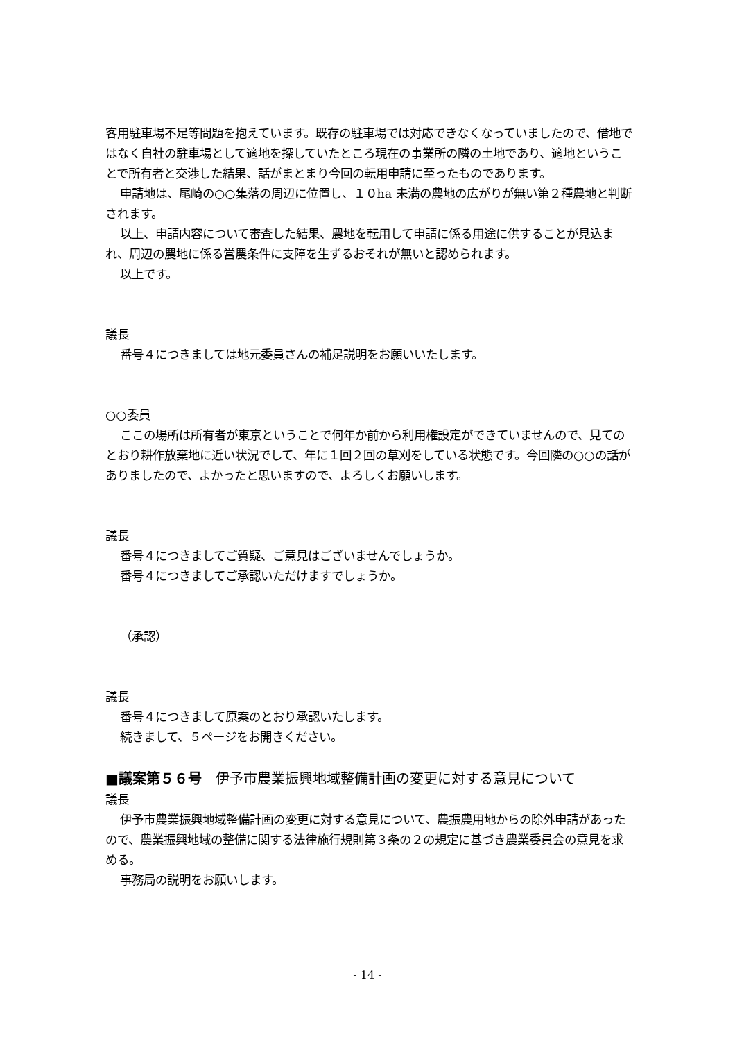客用駐車場不足等問題を抱えています。既存の駐車場では対応できなくなっていましたので、借地ではなく自社の駐車場として適地を探していたところ現在の事業所の隣の土地であり、適地ということで所有者と交渉した結果、話がまとまり今回の転用申請に至ったものであります。
申請地は、尾崎の○○集落の周辺に位置し、１０ha 未満の農地の広がりが無い第２種農地と判断されます。
以上、申請内容について審査した結果、農地を転用して申請に係る用途に供することが見込まれ、周辺の農地に係る営農条件に支障を生ずるおそれが無いと認められます。
以上です。
議長
番号４につきましては地元委員さんの補足説明をお願いいたします。
○○委員
ここの場所は所有者が東京ということで何年か前から利用権設定ができていませんので、見てのとおり耕作放棄地に近い状況でして、年に１回２回の草刈をしている状態です。今回隣の○○の話がありましたので、よかったと思いますので、よろしくお願いします。
議長
番号４につきましてご質疑、ご意見はございませんでしょうか。
番号４につきましてご承認いただけますでしょうか。
（承認）
議長
番号４につきまして原案のとおり承認いたします。
続きまして、５ページをお開きください。
■議案第５６号　伊予市農業振興地域整備計画の変更に対する意見について
議長
伊予市農業振興地域整備計画の変更に対する意見について、農振農用地からの除外申請があったので、農業振興地域の整備に関する法律施行規則第３条の２の規定に基づき農業委員会の意見を求める。
事務局の説明をお願いします。
- 14 -